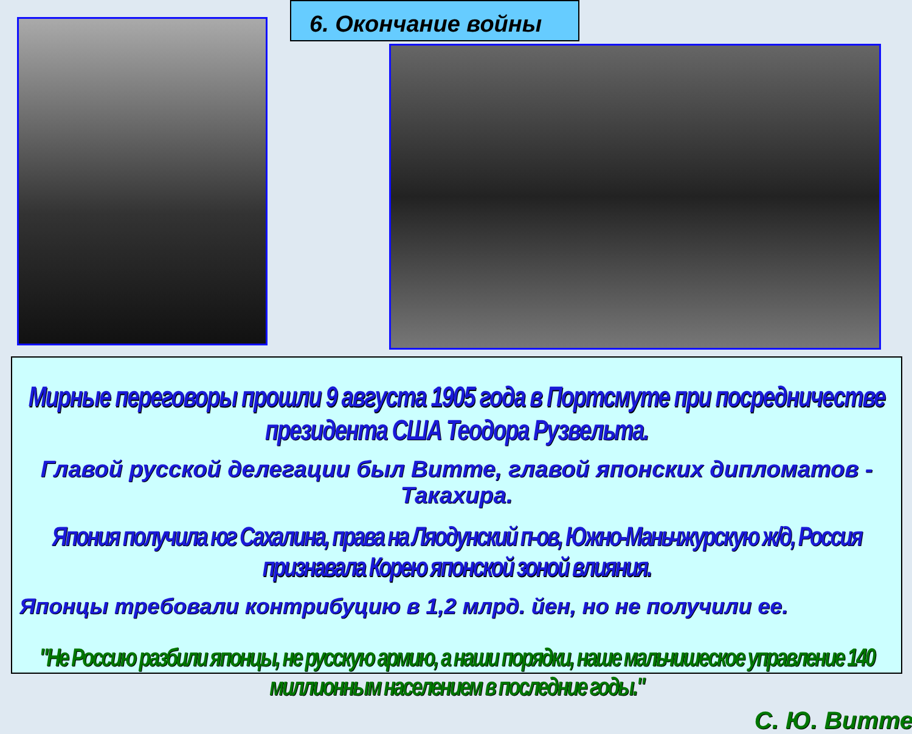6. Окончание войны
Мирные переговоры прошли 9 августа 1905 года в Портсмуте при посредничестве президента США Теодора Рузвельта.
Главой русской делегации был Витте, главой японских дипломатов - Такахира.
Япония получила юг Сахалина, права на Ляодунский п-ов, Южно-Маньчжурскую ж/д, Россия признавала Корею японской зоной влияния.
Японцы требовали контрибуцию в 1,2 млрд. йен, но не получили ее.
"Не Россию разбили японцы, не русскую армию, а наши порядки, наше мальчишеское управление 140 миллионным населением в последние годы."
С. Ю. Витте